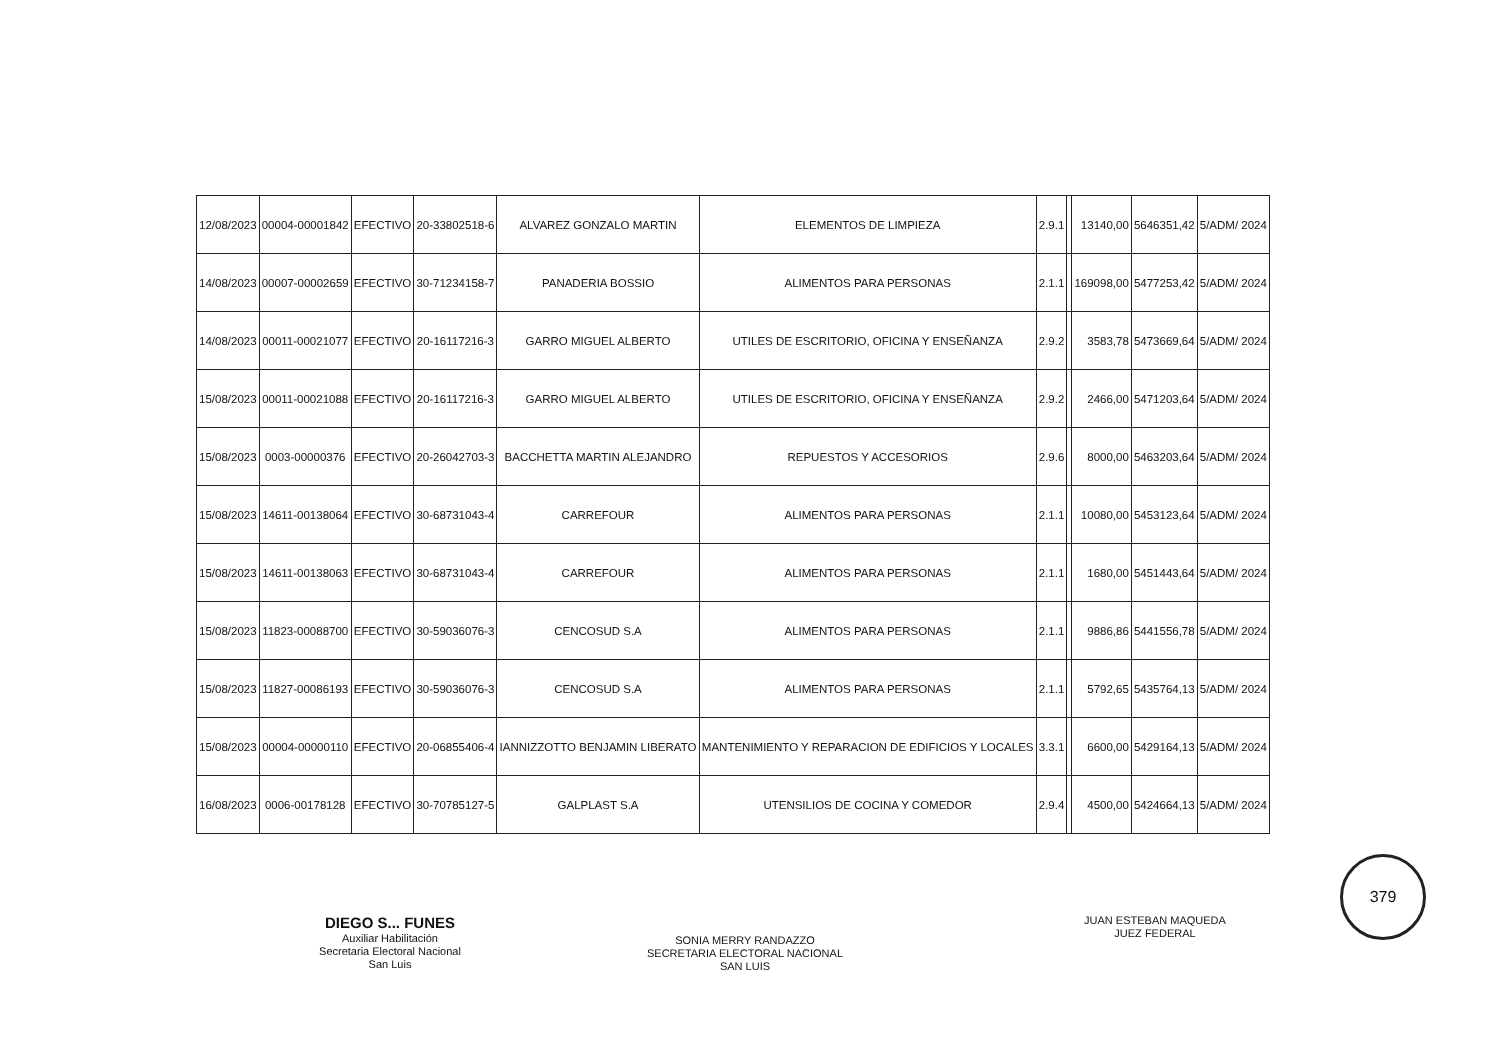| 12/08/2023 | 00004-00001842 | EFECTIVO | 20-33802518-6 | ALVAREZ GONZALO MARTIN | ELEMENTOS DE LIMPIEZA | 2.9.1 | | 13140,00 | 5646351,42 | 5/ADM/ 2024 |
| 14/08/2023 | 00007-00002659 | EFECTIVO | 30-71234158-7 | PANADERIA BOSSIO | ALIMENTOS PARA PERSONAS | 2.1.1 | | 169098,00 | 5477253,42 | 5/ADM/ 2024 |
| 14/08/2023 | 00011-00021077 | EFECTIVO | 20-16117216-3 | GARRO MIGUEL ALBERTO | UTILES DE ESCRITORIO, OFICINA Y ENSEÑANZA | 2.9.2 | | 3583,78 | 5473669,64 | 5/ADM/ 2024 |
| 15/08/2023 | 00011-00021088 | EFECTIVO | 20-16117216-3 | GARRO MIGUEL ALBERTO | UTILES DE ESCRITORIO, OFICINA Y ENSEÑANZA | 2.9.2 | | 2466,00 | 5471203,64 | 5/ADM/ 2024 |
| 15/08/2023 | 0003-00000376 | EFECTIVO | 20-26042703-3 | BACCHETTA MARTIN ALEJANDRO | REPUESTOS Y ACCESORIOS | 2.9.6 | | 8000,00 | 5463203,64 | 5/ADM/ 2024 |
| 15/08/2023 | 14611-00138064 | EFECTIVO | 30-68731043-4 | CARREFOUR | ALIMENTOS PARA PERSONAS | 2.1.1 | | 10080,00 | 5453123,64 | 5/ADM/ 2024 |
| 15/08/2023 | 14611-00138063 | EFECTIVO | 30-68731043-4 | CARREFOUR | ALIMENTOS PARA PERSONAS | 2.1.1 | | 1680,00 | 5451443,64 | 5/ADM/ 2024 |
| 15/08/2023 | 11823-00088700 | EFECTIVO | 30-59036076-3 | CENCOSUD S.A | ALIMENTOS PARA PERSONAS | 2.1.1 | | 9886,86 | 5441556,78 | 5/ADM/ 2024 |
| 15/08/2023 | 11827-00086193 | EFECTIVO | 30-59036076-3 | CENCOSUD S.A | ALIMENTOS PARA PERSONAS | 2.1.1 | | 5792,65 | 5435764,13 | 5/ADM/ 2024 |
| 15/08/2023 | 00004-00000110 | EFECTIVO | 20-06855406-4 | IANNIZZOTTO BENJAMIN LIBERATO | MANTENIMIENTO Y REPARACION DE EDIFICIOS Y LOCALES | 3.3.1 | | 6600,00 | 5429164,13 | 5/ADM/ 2024 |
| 16/08/2023 | 0006-00178128 | EFECTIVO | 30-70785127-5 | GALPLAST S.A | UTENSILIOS DE COCINA Y COMEDOR | 2.9.4 | | 4500,00 | 5424664,13 | 5/ADM/ 2024 |
DIEGO S... FUNES
Auxiliar Habilitación
Secretaria Electoral Nacional
San Luis
SONIA MERRY RANDAZZO
SECRETARIA ELECTORAL NACIONAL
SAN LUIS
JUAN ESTEBAN MAQUEDA
JUEZ FEDERAL
379